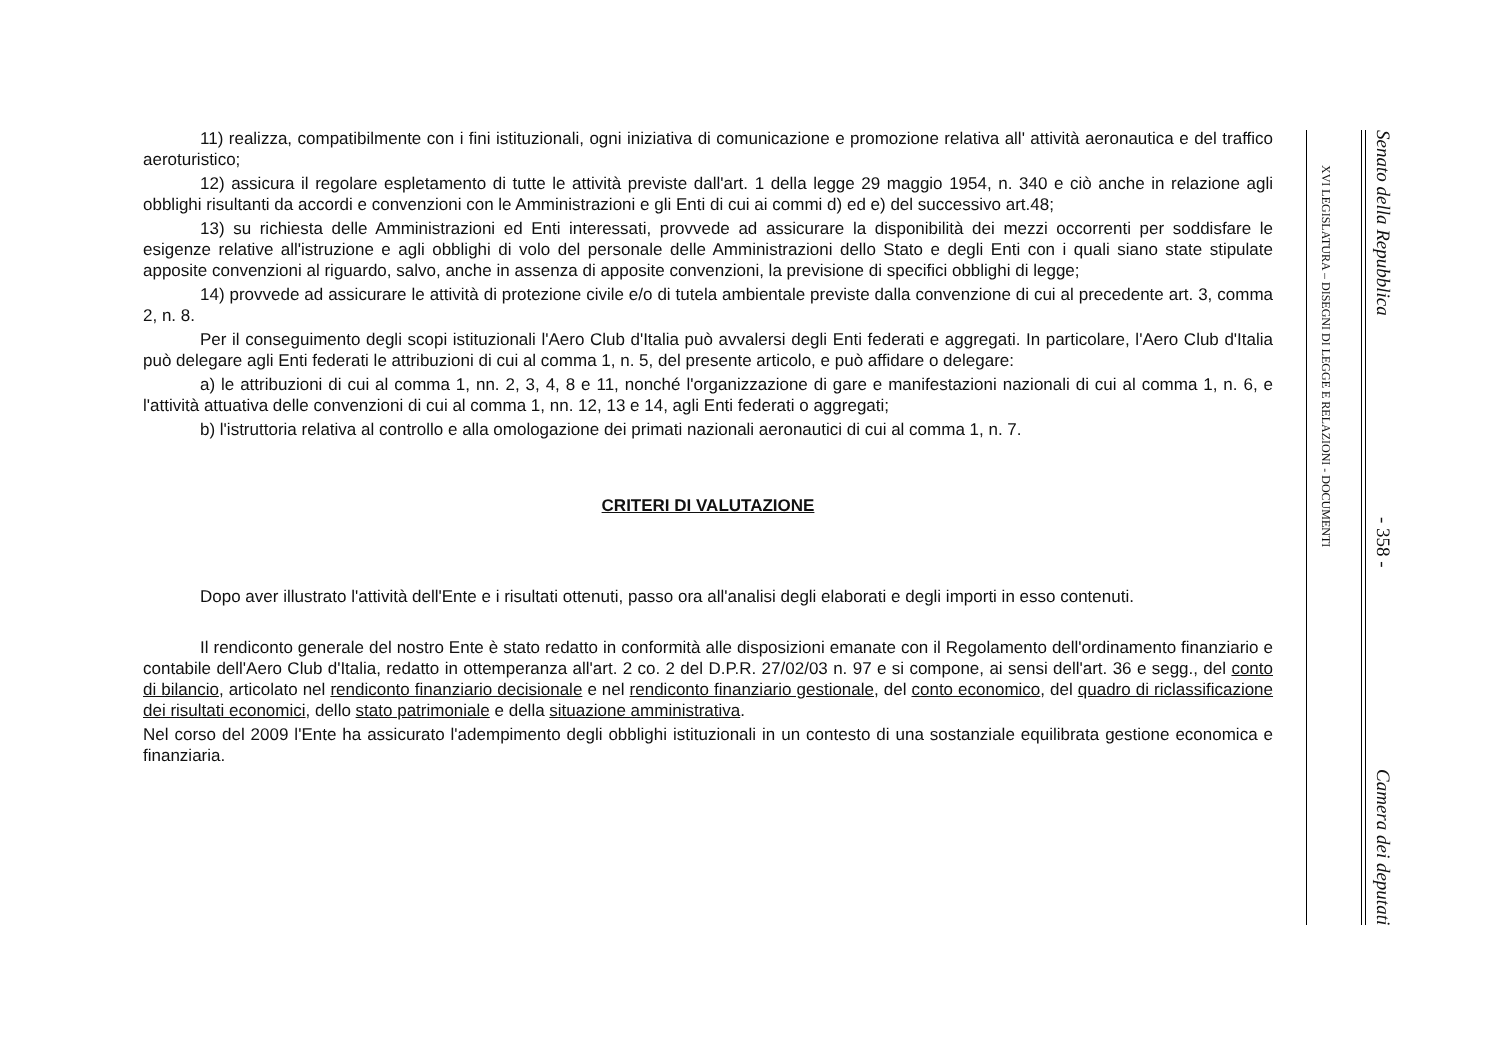11) realizza, compatibilmente con i fini istituzionali, ogni iniziativa di comunicazione e promozione relativa all' attività aeronautica e del traffico aeroturistico;
12) assicura il regolare espletamento di tutte le attività previste dall'art. 1 della legge 29 maggio 1954, n. 340 e ciò anche in relazione agli obblighi risultanti da accordi e convenzioni con le Amministrazioni e gli Enti di cui ai commi d) ed e) del successivo art.48;
13) su richiesta delle Amministrazioni ed Enti interessati, provvede ad assicurare la disponibilità dei mezzi occorrenti per soddisfare le esigenze relative all'istruzione e agli obblighi di volo del personale delle Amministrazioni dello Stato e degli Enti con i quali siano state stipulate apposite convenzioni al riguardo, salvo, anche in assenza di apposite convenzioni, la previsione di specifici obblighi di legge;
14) provvede ad assicurare le attività di protezione civile e/o di tutela ambientale previste dalla convenzione di cui al precedente art. 3, comma 2, n. 8.
Per il conseguimento degli scopi istituzionali l'Aero Club d'Italia può avvalersi degli Enti federati e aggregati. In particolare, l'Aero Club d'Italia può delegare agli Enti federati le attribuzioni di cui al comma 1, n. 5, del presente articolo, e può affidare o delegare:
a) le attribuzioni di cui al comma 1, nn. 2, 3, 4, 8 e 11, nonché l'organizzazione di gare e manifestazioni nazionali di cui al comma 1, n. 6, e l'attività attuativa delle convenzioni di cui al comma 1, nn. 12, 13 e 14, agli Enti federati o aggregati;
b) l'istruttoria relativa al controllo e alla omologazione dei primati nazionali aeronautici di cui al comma 1, n. 7.
CRITERI DI VALUTAZIONE
Dopo aver illustrato l'attività dell'Ente e i risultati ottenuti, passo ora all'analisi degli elaborati e degli importi in esso contenuti.
Il rendiconto generale del nostro Ente è stato redatto in conformità alle disposizioni emanate con il Regolamento dell'ordinamento finanziario e contabile dell'Aero Club d'Italia, redatto in ottemperanza all'art. 2 co. 2 del D.P.R. 27/02/03 n. 97 e si compone, ai sensi dell'art. 36 e segg., del conto di bilancio, articolato nel rendiconto finanziario decisionale e nel rendiconto finanziario gestionale, del conto economico, del quadro di riclassificazione dei risultati economici, dello stato patrimoniale e della situazione amministrativa.
Nel corso del 2009 l'Ente ha assicurato l'adempimento degli obblighi istituzionali in un contesto di una sostanziale equilibrata gestione economica e finanziaria.
XVI LEGISLATURA – DISEGNI DI LEGGE E RELAZIONI - DOCUMENTI
Senato della Repubblica - 358 - Camera dei deputati